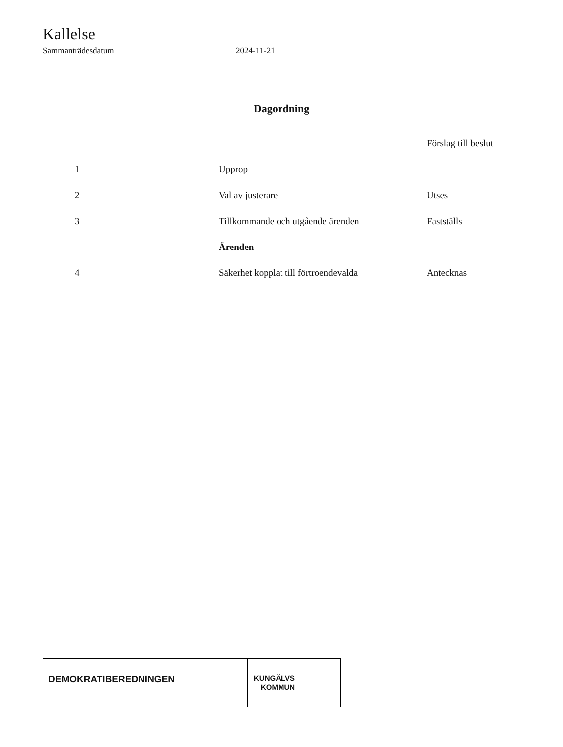Kallelse
Sammanträdesdatum 2024-11-21
Dagordning
| | | Förslag till beslut |
| --- | --- | --- |
| 1 | Upprop | |
| 2 | Val av justerare | Utses |
| 3 | Tillkommande och utgående ärenden | Fastställs |
| | Ärenden | |
| 4 | Säkerhet kopplat till förtroendevalda | Antecknas |
DEMOKRATIBEREDNINGEN
KUNGÄLVS
KOMMUN